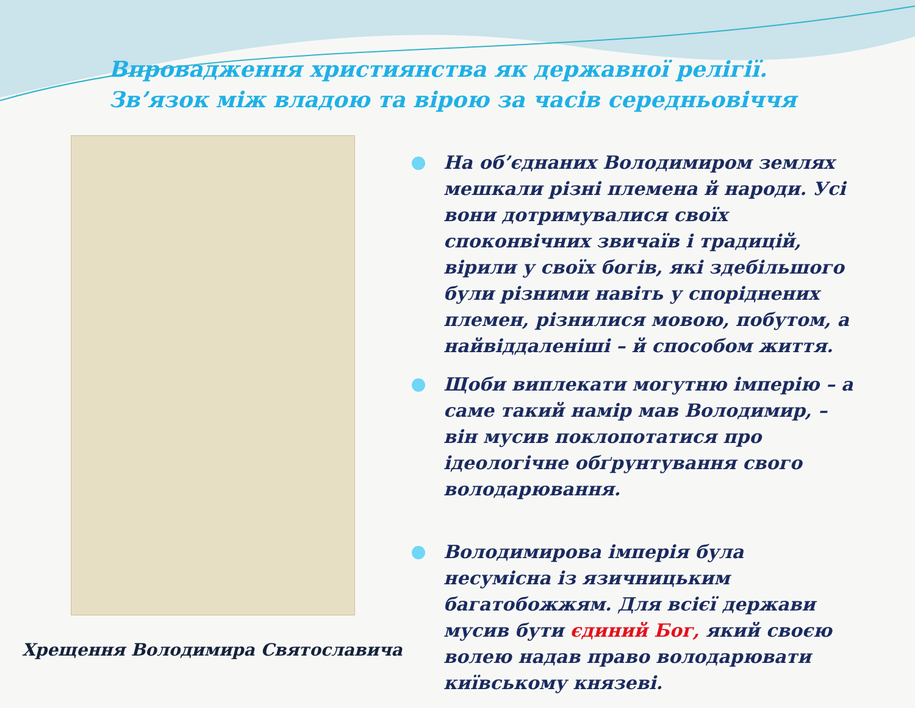Впровадження християнства як державної релігії.
Зв’язок між владою та вірою за часів середньовіччя
Хрещення Володимира Святославича
На об’єднаних Володимиром землях мешкали різні племена й народи. Усі вони дотримувалися своїх споконвічних звичаїв і традицій, вірили у своїх богів, які здебільшого були різними навіть у споріднених племен, різнилися мовою, побутом, а найвіддаленіші – й способом життя.
Щоби виплекати могутню імперію – а саме такий намір мав Володимир, – він мусив поклопотатися про ідеологічне обґрунтування свого володарювання.
Володимирова імперія була несумісна із язичницьким багатобожжям. Для всієї держави мусив бути єдиний Бог, який своєю волею надав право володарювати київському князеві.